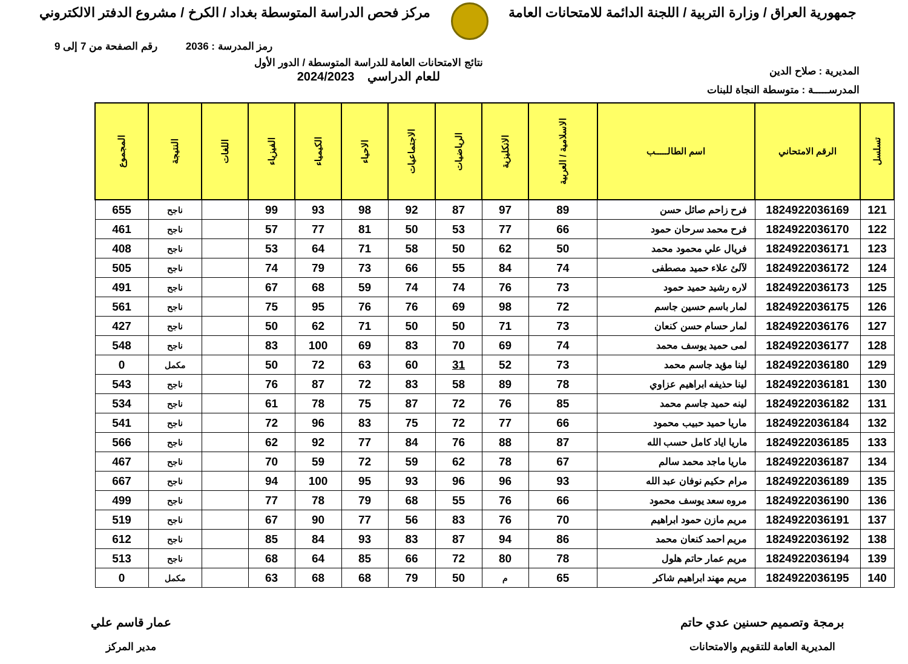جمهورية العراق / وزارة التربية / اللجنة الدائمة للامتحانات العامة
مركز فحص الدراسة المتوسطة بغداد / الكرخ / مشروع الدفتر الالكتروني
رمز المدرسة : 2036 رقم الصفحة من 7 إلى 9
المديرية : صلاح الدين
نتائج الامتحانات العامة للدراسة المتوسطة / الدور الأول
للعام الدراسي 2024/2023
المدرســـــة : متوسطة النجاة للبنات
| تسلسل | الرقم الامتحاني | اسم الطالـــــب | الاسلامية / العربية | الانكليزية | الرياضيات | الاجتماعيات | الاحياء | الكيمياء | الفيزياء | اللغات | النتيجة | المجموع |
| --- | --- | --- | --- | --- | --- | --- | --- | --- | --- | --- | --- | --- |
| 121 | 1824922036169 | فرح زاحم صائل حسن | 89 | 97 | 87 | 92 | 98 | 93 | 99 | | ناجح | 655 |
| 122 | 1824922036170 | فرح محمد سرحان حمود | 66 | 77 | 53 | 50 | 81 | 77 | 57 | | ناجح | 461 |
| 123 | 1824922036171 | فريال علي محمود محمد | 50 | 62 | 50 | 58 | 71 | 64 | 53 | | ناجح | 408 |
| 124 | 1824922036172 | لآلئ علاء حميد مصطفى | 74 | 84 | 55 | 66 | 73 | 79 | 74 | | ناجح | 505 |
| 125 | 1824922036173 | لاره رشيد حميد حمود | 73 | 76 | 74 | 74 | 59 | 68 | 67 | | ناجح | 491 |
| 126 | 1824922036175 | لمار باسم حسين جاسم | 72 | 98 | 69 | 76 | 76 | 95 | 75 | | ناجح | 561 |
| 127 | 1824922036176 | لمار حسام حسن كنعان | 73 | 71 | 50 | 50 | 71 | 62 | 50 | | ناجح | 427 |
| 128 | 1824922036177 | لمى حميد يوسف محمد | 74 | 69 | 70 | 83 | 69 | 100 | 83 | | ناجح | 548 |
| 129 | 1824922036180 | لينا مؤيد جاسم محمد | 73 | 52 | 31 | 60 | 63 | 72 | 50 | | مكمل | 0 |
| 130 | 1824922036181 | لينا حذيفه ابراهيم عزاوي | 78 | 89 | 58 | 83 | 72 | 87 | 76 | | ناجح | 543 |
| 131 | 1824922036182 | لينه حميد جاسم محمد | 85 | 76 | 72 | 87 | 75 | 78 | 61 | | ناجح | 534 |
| 132 | 1824922036184 | ماريا حميد حبيب محمود | 66 | 77 | 72 | 75 | 83 | 96 | 72 | | ناجح | 541 |
| 133 | 1824922036185 | ماريا اياد كامل حسب الله | 87 | 88 | 76 | 84 | 77 | 92 | 62 | | ناجح | 566 |
| 134 | 1824922036187 | ماريا ماجد محمد سالم | 67 | 78 | 62 | 59 | 72 | 59 | 70 | | ناجح | 467 |
| 135 | 1824922036189 | مرام حكيم نوفان عبد الله | 93 | 96 | 96 | 93 | 95 | 100 | 94 | | ناجح | 667 |
| 136 | 1824922036190 | مروه سعد يوسف محمود | 66 | 76 | 55 | 68 | 79 | 78 | 77 | | ناجح | 499 |
| 137 | 1824922036191 | مريم مازن حمود ابراهيم | 70 | 76 | 83 | 56 | 77 | 90 | 67 | | ناجح | 519 |
| 138 | 1824922036192 | مريم احمد كنعان محمد | 86 | 94 | 87 | 83 | 93 | 84 | 85 | | ناجح | 612 |
| 139 | 1824922036194 | مريم عمار حاتم هلول | 78 | 80 | 72 | 66 | 85 | 64 | 68 | | ناجح | 513 |
| 140 | 1824922036195 | مريم مهند ابراهيم شاكر | 65 | م | 50 | 79 | 68 | 68 | 63 | | مكمل | 0 |
برمجة وتصميم حسنين عدي حاتم
المديرية العامة للتقويم والامتحانات
عمار قاسم علي
مدير المركز